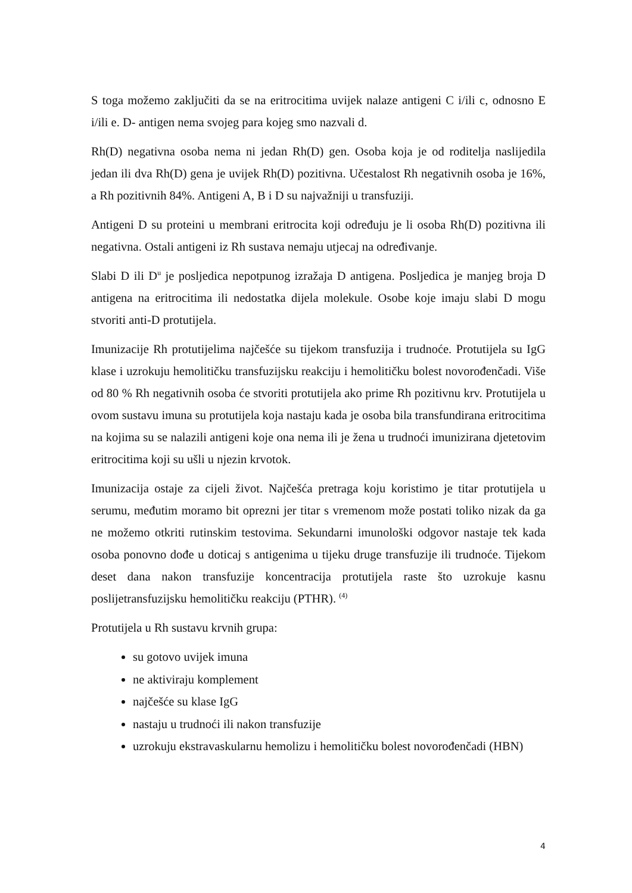S toga možemo zaključiti da se na eritrocitima uvijek nalaze antigeni C i/ili c, odnosno E i/ili e. D- antigen nema svojeg para kojeg smo nazvali d.
Rh(D) negativna osoba nema ni jedan Rh(D) gen. Osoba koja je od roditelja naslijedila jedan ili dva Rh(D) gena je uvijek Rh(D) pozitivna. Učestalost Rh negativnih osoba je 16%, a Rh pozitivnih 84%. Antigeni A, B i D su najvažniji u transfuziji.
Antigeni D su proteini u membrani eritrocita koji određuju je li osoba Rh(D) pozitivna ili negativna. Ostali antigeni iz Rh sustava nemaju utjecaj na određivanje.
Slabi D ili D<sup>u</sup> je posljedica nepotpunog izražaja D antigena. Posljedica je manjeg broja D antigena na eritrocitima ili nedostatka dijela molekule. Osobe koje imaju slabi D mogu stvoriti anti-D protutijela.
Imunizacije Rh protutijelima najčešće su tijekom transfuzija i trudnoće. Protutijela su IgG klase i uzrokuju hemolitičku transfuzijsku reakciju i hemolitičku bolest novorođenčadi. Više od 80 % Rh negativnih osoba će stvoriti protutijela ako prime Rh pozitivnu krv. Protutijela u ovom sustavu imuna su protutijela koja nastaju kada je osoba bila transfundirana eritrocitima na kojima su se nalazili antigeni koje ona nema ili je žena u trudnoći imunizirana djetetovim eritrocitima koji su ušli u njezin krvotok.
Imunizacija ostaje za cijeli život. Najčešća pretraga koju koristimo je titar protutijela u serumu, međutim moramo bit oprezni jer titar s vremenom može postati toliko nizak da ga ne možemo otkriti rutinskim testovima. Sekundarni imunološki odgovor nastaje tek kada osoba ponovno dođe u doticaj s antigenima u tijeku druge transfuzije ili trudnoće. Tijekom deset dana nakon transfuzije koncentracija protutijela raste što uzrokuje kasnu poslijetransfuzijsku hemolitičku reakciju (PTHR). <sup>(4)</sup>
Protutijela u Rh sustavu krvnih grupa:
su gotovo uvijek imuna
ne aktiviraju komplement
najčešće su klase IgG
nastaju u trudnoći ili nakon transfuzije
uzrokuju ekstravaskularnu hemolizu i hemolitičku bolest novorođenčadi (HBN)
4